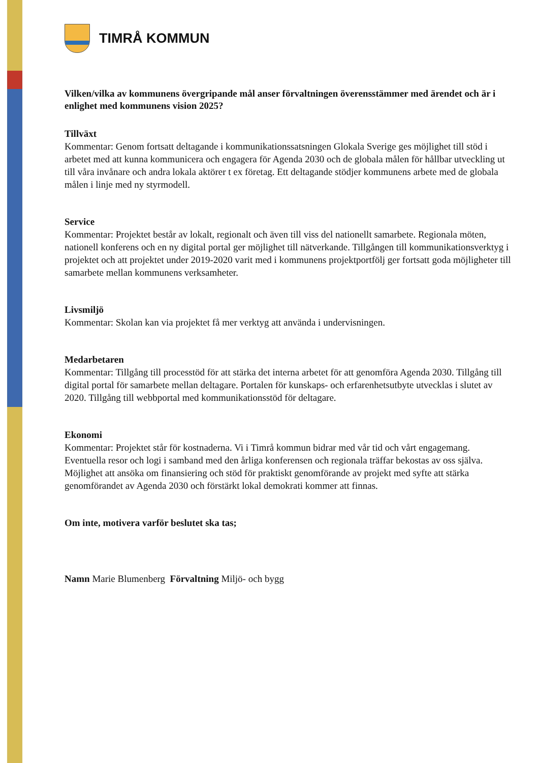TIMRÅ KOMMUN
Vilken/vilka av kommunens övergripande mål anser förvaltningen överensstämmer med ärendet och är i enlighet med kommunens vision 2025?
Tillväxt
Kommentar: Genom fortsatt deltagande i kommunikationssatsningen Glokala Sverige ges möjlighet till stöd i arbetet med att kunna kommunicera och engagera för Agenda 2030 och de globala målen för hållbar utveckling ut till våra invånare och andra lokala aktörer t ex företag. Ett deltagande stödjer kommunens arbete med de globala målen i linje med ny styrmodell.
Service
Kommentar: Projektet består av lokalt, regionalt och även till viss del nationellt samarbete. Regionala möten, nationell konferens och en ny digital portal ger möjlighet till nätverkande. Tillgången till kommunikationsverktyg i projektet och att projektet under 2019-2020 varit med i kommunens projektportfölj ger fortsatt goda möjligheter till samarbete mellan kommunens verksamheter.
Livsmiljö
Kommentar: Skolan kan via projektet få mer verktyg att använda i undervisningen.
Medarbetaren
Kommentar: Tillgång till processtöd för att stärka det interna arbetet för att genomföra Agenda 2030. Tillgång till digital portal för samarbete mellan deltagare. Portalen för kunskaps- och erfarenhetsutbyte utvecklas i slutet av 2020. Tillgång till webbportal med kommunikationsstöd för deltagare.
Ekonomi
Kommentar: Projektet står för kostnaderna. Vi i Timrå kommun bidrar med vår tid och vårt engagemang. Eventuella resor och logi i samband med den årliga konferensen och regionala träffar bekostas av oss själva. Möjlighet att ansöka om finansiering och stöd för praktiskt genomförande av projekt med syfte att stärka genomförandet av Agenda 2030 och förstärkt lokal demokrati kommer att finnas.
Om inte, motivera varför beslutet ska tas;
Namn Marie Blumenberg Förvaltning Miljö- och bygg